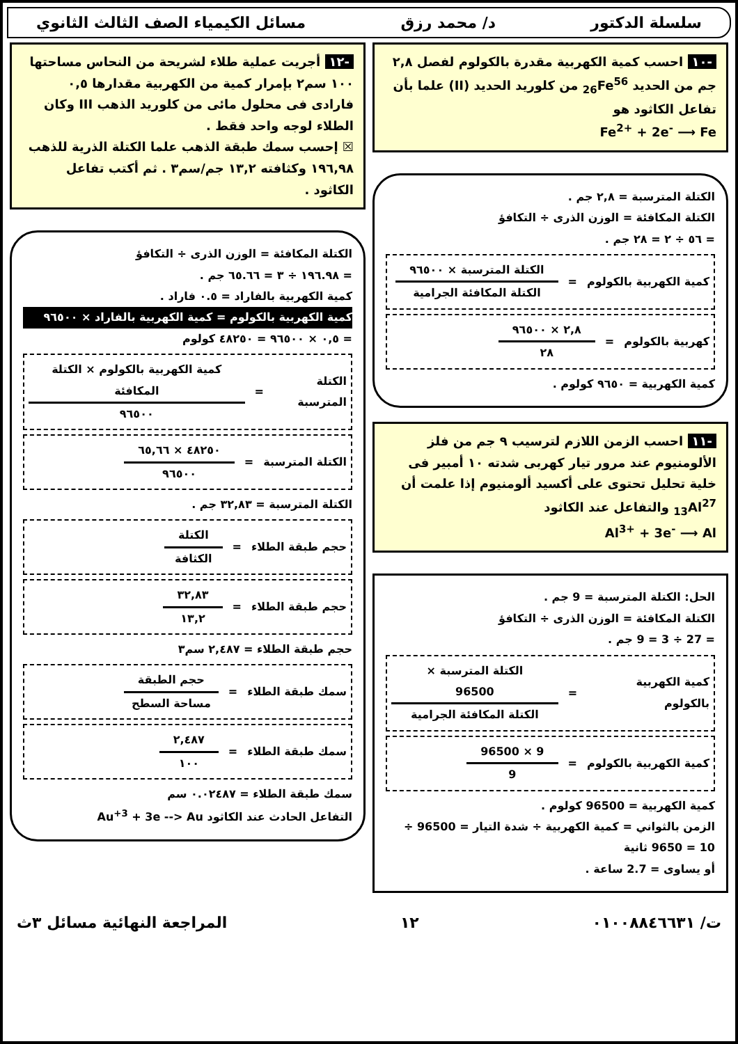سلسلة الدكتور د/ محمد رزق مسائل الكيمياء الصف الثالث الثانوي
-١٠ احسب كمية الكهربية مقدرة بالكولوم لفصل ٢,٨ جم من الحديد <sub>26</sub>Fe<sup>56</sup> من كلوريد الحديد (II) علما بأن تفاعل الكاثود هو
Fe<sup>2+</sup> + 2e<sup>-</sup> ⟶ Fe
الكتلة المترسبة = ٢,٨ جم .
الكتلة المكافئة = الوزن الذرى ÷ التكافؤ
= ٥٦ ÷ ٢ = ٢٨ جم .
كمية الكهربية بالكولوم = الكتلة المترسبة × ٩٦٥٠٠ الكتلة المكافئة الجرامية
كهربية بالكولوم = ٢,٨ × ٩٦٥٠٠ ٢٨
كمية الكهربية = ٩٦٥٠ كولوم .
-١١ احسب الزمن اللازم لترسيب ٩ جم من فلز الألومنيوم عند مرور تيار كهربى شدته ١٠ أمبير فى خلية تحليل تحتوى على أكسيد ألومنيوم إذا علمت أن <sub>13</sub>Al<sup>27</sup> والتفاعل عند الكاثود
Al<sup>3+</sup> + 3e<sup>-</sup> ⟶ Al
الحل: الكتلة المترسبة = 9 جم .
الكتلة المكافئة = الوزن الذرى ÷ التكافؤ
= 27 ÷ 3 = 9 جم .
كمية الكهربية بالكولوم = الكتلة المترسبة × 96500 الكتلة المكافئة الجرامية
كمية الكهربية بالكولوم = 9 × 96500 9
كمية الكهربية = 96500 كولوم .
الزمن بالثواني = كمية الكهربية ÷ شدة التيار = 96500 ÷ 10 = 9650 ثانية
أو يساوى = 2.7 ساعة .
-١٢ أجريت عملية طلاء لشريحة من النحاس مساحتها ١٠٠ سم٢ بإمرار كمية من الكهربية مقدارها ٠,٥ فارادى فى محلول مائى من كلوريد الذهب III وكان الطلاء لوجه واحد فقط .
☒ إحسب سمك طبقة الذهب علما الكتلة الذرية للذهب ١٩٦,٩٨ وكثافته ١٣,٢ جم/سم٣ . ثم أكتب تفاعل الكاثود .
الكتلة المكافئة = الوزن الذرى ÷ التكافؤ
= ١٩٦.٩٨ ÷ ٣ = ٦٥.٦٦ جم .
كمية الكهربية بالفاراد = ٠.٥ فاراد .
كمية الكهربية بالكولوم = كمية الكهربية بالفاراد × ٩٦٥٠٠
= ٠,٥ × ٩٦٥٠٠ = ٤٨٢٥٠ كولوم
الكتلة المترسبة = كمية الكهربية بالكولوم × الكتلة المكافئة ٩٦٥٠٠
الكتلة المترسبة = ٤٨٢٥٠ × ٦٥,٦٦ ٩٦٥٠٠
الكتلة المترسبة = ٣٢,٨٣ جم .
حجم طبقة الطلاء = الكتلة الكثافة
حجم طبقة الطلاء = ٣٢,٨٣ ١٣,٢
حجم طبقة الطلاء = ٢,٤٨٧ سم٣
سمك طبقة الطلاء = حجم الطبقة مساحة السطح
سمك طبقة الطلاء = ٢,٤٨٧ ١٠٠
سمك طبقة الطلاء = ٠.٠٢٤٨٧ سم
التفاعل الحادث عند الكاثود Au<sup>+3</sup> + 3e --> Au
ت/ ٠١٠٠٨٨٤٦٦٣١ ١٢ المراجعة النهائية مسائل ٣ث